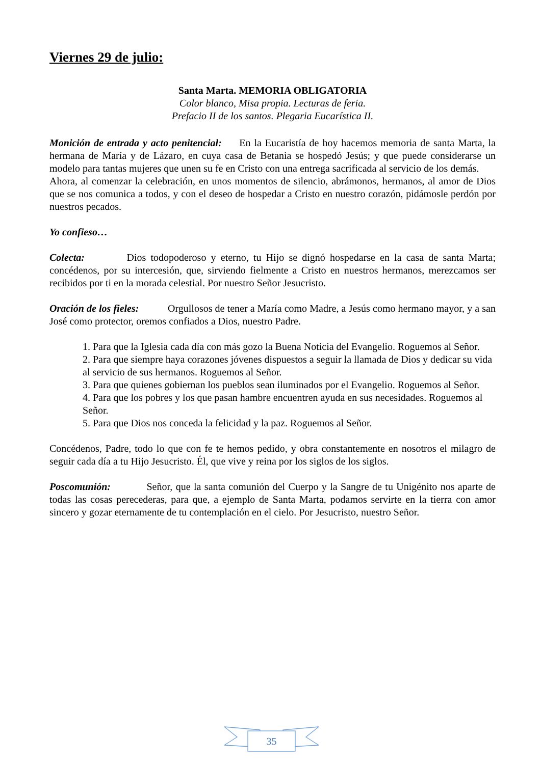Viernes 29 de julio:
Santa Marta. MEMORIA OBLIGATORIA
Color blanco, Misa propia. Lecturas de feria.
Prefacio II de los santos. Plegaria Eucarística II.
Monición de entrada y acto penitencial: En la Eucaristía de hoy hacemos memoria de santa Marta, la hermana de María y de Lázaro, en cuya casa de Betania se hospedó Jesús; y que puede considerarse un modelo para tantas mujeres que unen su fe en Cristo con una entrega sacrificada al servicio de los demás.
Ahora, al comenzar la celebración, en unos momentos de silencio, abrámonos, hermanos, al amor de Dios que se nos comunica a todos, y con el deseo de hospedar a Cristo en nuestro corazón, pidámosle perdón por nuestros pecados.
Yo confieso…
Colecta: Dios todopoderoso y eterno, tu Hijo se dignó hospedarse en la casa de santa Marta; concédenos, por su intercesión, que, sirviendo fielmente a Cristo en nuestros hermanos, merezcamos ser recibidos por ti en la morada celestial. Por nuestro Señor Jesucristo.
Oración de los fieles: Orgullosos de tener a María como Madre, a Jesús como hermano mayor, y a san José como protector, oremos confiados a Dios, nuestro Padre.
1. Para que la Iglesia cada día con más gozo la Buena Noticia del Evangelio. Roguemos al Señor.
2. Para que siempre haya corazones jóvenes dispuestos a seguir la llamada de Dios y dedicar su vida al servicio de sus hermanos. Roguemos al Señor.
3. Para que quienes gobiernan los pueblos sean iluminados por el Evangelio. Roguemos al Señor.
4. Para que los pobres y los que pasan hambre encuentren ayuda en sus necesidades. Roguemos al Señor.
5. Para que Dios nos conceda la felicidad y la paz. Roguemos al Señor.
Concédenos, Padre, todo lo que con fe te hemos pedido, y obra constantemente en nosotros el milagro de seguir cada día a tu Hijo Jesucristo. Él, que vive y reina por los siglos de los siglos.
Poscomunión: Señor, que la santa comunión del Cuerpo y la Sangre de tu Unigénito nos aparte de todas las cosas perecederas, para que, a ejemplo de Santa Marta, podamos servirte en la tierra con amor sincero y gozar eternamente de tu contemplación en el cielo. Por Jesucristo, nuestro Señor.
35